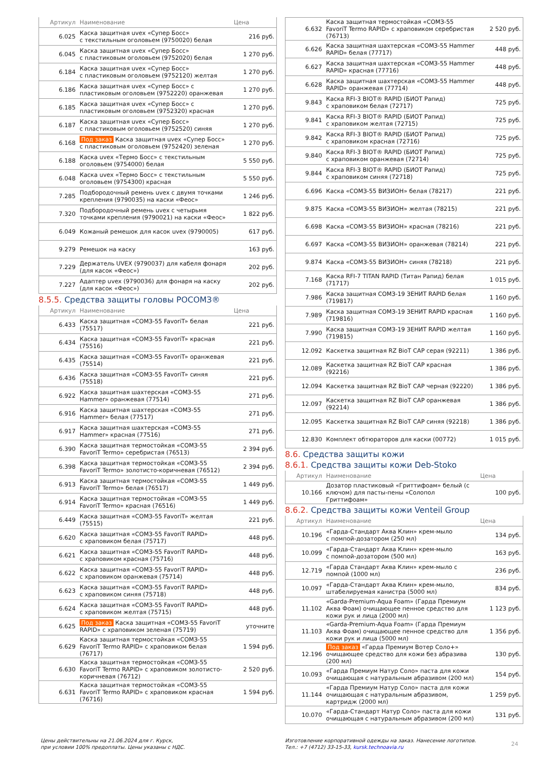| Артикул | Наименование | Цена |
| --- | --- | --- |
| 6.025 | Каска защитная uvex «Супер Босс» с текстильным оголовьем (9750020) белая | 216 руб. |
| 6.045 | Каска защитная uvex «Супер Босс» с пластиковым оголовьем (9752020) белая | 1 270 руб. |
| 6.184 | Каска защитная uvex «Супер Босс» с пластиковым оголовьем (9752120) желтая | 1 270 руб. |
| 6.186 | Каска защитная uvex «Супер Босс» с пластиковым оголовьем (9752220) оранжевая | 1 270 руб. |
| 6.185 | Каска защитная uvex «Супер Босс» с пластиковым оголовьем (9752320) красная | 1 270 руб. |
| 6.187 | Каска защитная uvex «Супер Босс» с пластиковым оголовьем (9752520) синяя | 1 270 руб. |
| 6.168 | Под заказ Каска защитная uvex «Супер Босс» с пластиковым оголовьем (9752420) зеленая | 1 270 руб. |
| 6.188 | Каска uvex «Термо Босс» с текстильным оголовьем (9754000) белая | 5 550 руб. |
| 6.048 | Каска uvex «Термо Босс» с текстильным оголовьем (9754300) красная | 5 550 руб. |
| 7.285 | Подбородочный ремень uvex с двумя точками крепления (9790035) на каски «Феос» | 1 246 руб. |
| 7.320 | Подбородочный ремень uvex с четырьмя точками крепления (9790021) на каски «Феос» | 1 822 руб. |
| 6.049 | Кожаный ремешок для касок uvex (9790005) | 617 руб. |
| 9.279 | Ремешок на каску | 163 руб. |
| 7.229 | Держатель UVEX (9790037) для кабеля фонаря (для касок «Феос») | 202 руб. |
| 7.227 | Адаптер uvex (9790036) для фонаря на каску (для касок «Феос») | 202 руб. |
8.5.5. Средства защиты головы РОСОМЗ®
| Артикул | Наименование | Цена |
| --- | --- | --- |
| 6.433 | Каска защитная «СОМЗ-55 FavoriT» белая (75517) | 221 руб. |
| 6.434 | Каска защитная «СОМЗ-55 FavoriT» красная (75516) | 221 руб. |
| 6.435 | Каска защитная «СОМЗ-55 FavoriT» оранжевая (75514) | 221 руб. |
| 6.436 | Каска защитная «СОМЗ-55 FavoriT» синяя (75518) | 221 руб. |
| 6.922 | Каска защитная шахтерская «СОМЗ-55 Hammer» оранжевая (77514) | 271 руб. |
| 6.916 | Каска защитная шахтерская «СОМЗ-55 Hammer» белая (77517) | 271 руб. |
| 6.917 | Каска защитная шахтерская «СОМЗ-55 Hammer» красная (77516) | 271 руб. |
| 6.390 | Каска защитная термостойкая «СОМЗ-55 FavoriT Termo» серебристая (76513) | 2 394 руб. |
| 6.398 | Каска защитная термостойкая «СОМЗ-55 FavoriT Termo» золотисто-коричневая (76512) | 2 394 руб. |
| 6.913 | Каска защитная термостойкая «СОМЗ-55 FavoriT Termo» белая (76517) | 1 449 руб. |
| 6.914 | Каска защитная термостойкая «СОМЗ-55 FavoriT Termo» красная (76516) | 1 449 руб. |
| 6.449 | Каска защитная «СОМЗ-55 FavoriT» желтая (75515) | 221 руб. |
| 6.620 | Каска защитная «СОМЗ-55 FavoriT RAPID» с храповиком белая (75717) | 448 руб. |
| 6.621 | Каска защитная «СОМЗ-55 FavoriT RAPID» с храповиком красная (75716) | 448 руб. |
| 6.622 | Каска защитная «СОМЗ-55 FavoriT RAPID» с храповиком оранжевая (75714) | 448 руб. |
| 6.623 | Каска защитная «СОМЗ-55 FavoriT RAPID» с храповиком синяя (75718) | 448 руб. |
| 6.624 | Каска защитная «СОМЗ-55 FavoriT RAPID» с храповиком желтая (75715) | 448 руб. |
| 6.625 | Под заказ Каска защитная «СОМЗ-55 FavoriT RAPID» с храповиком зеленая (75719) | уточните |
| 6.629 | Каска защитная термостойкая «СОМЗ-55 FavoriT Termo RAPID» с храповиком белая (76717) | 1 594 руб. |
| 6.630 | Каска защитная термостойкая «СОМЗ-55 FavoriT Termo RAPID» с храповиком золотисто-коричневая (76712) | 2 520 руб. |
| 6.631 | Каска защитная термостойкая «СОМЗ-55 FavoriT Termo RAPID» с храповиком красная (76716) | 1 594 руб. |
| 6.632 | Каска защитная термостойкая «СОМЗ-55 FavoriT Termo RAPID» с храповиком серебристая (76713) | 2 520 руб. |
| 6.626 | Каска защитная шахтерская «СОМЗ-55 Hammer RAPID» белая (77717) | 448 руб. |
| 6.627 | Каска защитная шахтерская «СОМЗ-55 Hammer RAPID» красная (77716) | 448 руб. |
| 6.628 | Каска защитная шахтерская «СОМЗ-55 Hammer RAPID» оранжевая (77714) | 448 руб. |
| 9.843 | Каска RFI-3 BIOT® RAPID (БИОТ Рапид) с храповиком белая (72717) | 725 руб. |
| 9.841 | Каска RFI-3 BIOT® RAPID (БИОТ Рапид) с храповиком желтая (72715) | 725 руб. |
| 9.842 | Каска RFI-3 BIOT® RAPID (БИОТ Рапид) с храповиком красная (72716) | 725 руб. |
| 9.840 | Каска RFI-3 BIOT® RAPID (БИОТ Рапид) с храповиком оранжевая (72714) | 725 руб. |
| 9.844 | Каска RFI-3 BIOT® RAPID (БИОТ Рапид) с храповиком синяя (72718) | 725 руб. |
| 6.696 | Каска «СОМЗ-55 ВИЗИОН» белая (78217) | 221 руб. |
| 9.875 | Каска «СОМЗ-55 ВИЗИОН» желтая (78215) | 221 руб. |
| 6.698 | Каска «СОМЗ-55 ВИЗИОН» красная (78216) | 221 руб. |
| 6.697 | Каска «СОМЗ-55 ВИЗИОН» оранжевая (78214) | 221 руб. |
| 9.874 | Каска «СОМЗ-55 ВИЗИОН» синяя (78218) | 221 руб. |
| 7.168 | Каска RFI-7 TITAN RAPID (Титан Рапид) белая (71717) | 1 015 руб. |
| 7.986 | Каска защитная СОМЗ-19 ЗЕНИТ RAPID белая (719817) | 1 160 руб. |
| 7.989 | Каска защитная СОМЗ-19 ЗЕНИТ RAPID красная (719816) | 1 160 руб. |
| 7.990 | Каска защитная СОМЗ-19 ЗЕНИТ RAPID желтая (719815) | 1 160 руб. |
| 12.092 | Каскетка защитная RZ BioT CAP серая (92211) | 1 386 руб. |
| 12.089 | Каскетка защитная RZ BioT CAP красная (92216) | 1 386 руб. |
| 12.094 | Каскетка защитная RZ BioT CAP черная (92220) | 1 386 руб. |
| 12.097 | Каскетка защитная RZ BioT CAP оранжевая (92214) | 1 386 руб. |
| 12.095 | Каскетка защитная RZ BioT CAP синяя (92218) | 1 386 руб. |
| 12.830 | Комплект обтюраторов для каски (00772) | 1 015 руб. |
8.6. Средства защиты кожи
8.6.1. Средства защиты кожи Deb-Stoko
| Артикул | Наименование | Цена |
| --- | --- | --- |
| 10.166 | Дозатор пластиковый «Гриттифоам» белый (с ключом) для пасты-пены «Солопол Гриттифоам» | 100 руб. |
8.6.2. Средства защиты кожи Venteil Group
| Артикул | Наименование | Цена |
| --- | --- | --- |
| 10.196 | «Гарда-Стандарт Аква Клин» крем-мыло с помпой-дозатором (250 мл) | 134 руб. |
| 10.099 | «Гарда-Стандарт Аква Клин» крем-мыло с помпой-дозатором (500 мл) | 163 руб. |
| 12.719 | «Гарда Стандарт Аква Клин» крем-мыло с помпой (1000 мл) | 236 руб. |
| 10.097 | «Гарда-Стандарт Аква Клин» крем-мыло, штабелируемая канистра (5000 мл) | 834 руб. |
| 11.102 | «Garda-Premium-Aqua Foam» (Гарда Премиум Аква Фоам) очищающее пенное средство для кожи рук и лица (2000 мл) | 1 123 руб. |
| 11.103 | «Garda-Premium-Aqua Foam» (Гарда Премиум Аква Фоам) очищающее пенное средство для кожи рук и лица (5000 мл) | 1 356 руб. |
| 12.196 | Под заказ «Гарда Премиум Вотер Соло+» очищающее средство для кожи без абразива (200 мл) | 130 руб. |
| 10.093 | «Гарда Премиум Натур Соло» паста для кожи очищающая с натуральным абразивом (200 мл) | 154 руб. |
| 11.144 | «Гарда Премиум Натур Соло» паста для кожи очищающая с натуральным абразивом, картридж (2000 мл) | 1 259 руб. |
| 10.070 | «Гарда-Стандарт Натур Соло» паста для кожи очищающая с натуральным абразивом (200 мл) | 131 руб. |
Цены действительны на 21.06.2024 для г. Курск,
при условии 100% предоплаты. Цены указаны с НДС.
Изготовление корпоративной одежды на заказ. Нанесение логотипов.
Тел.: +7 (4712) 33-15-33, kursk.technoavia.ru
24